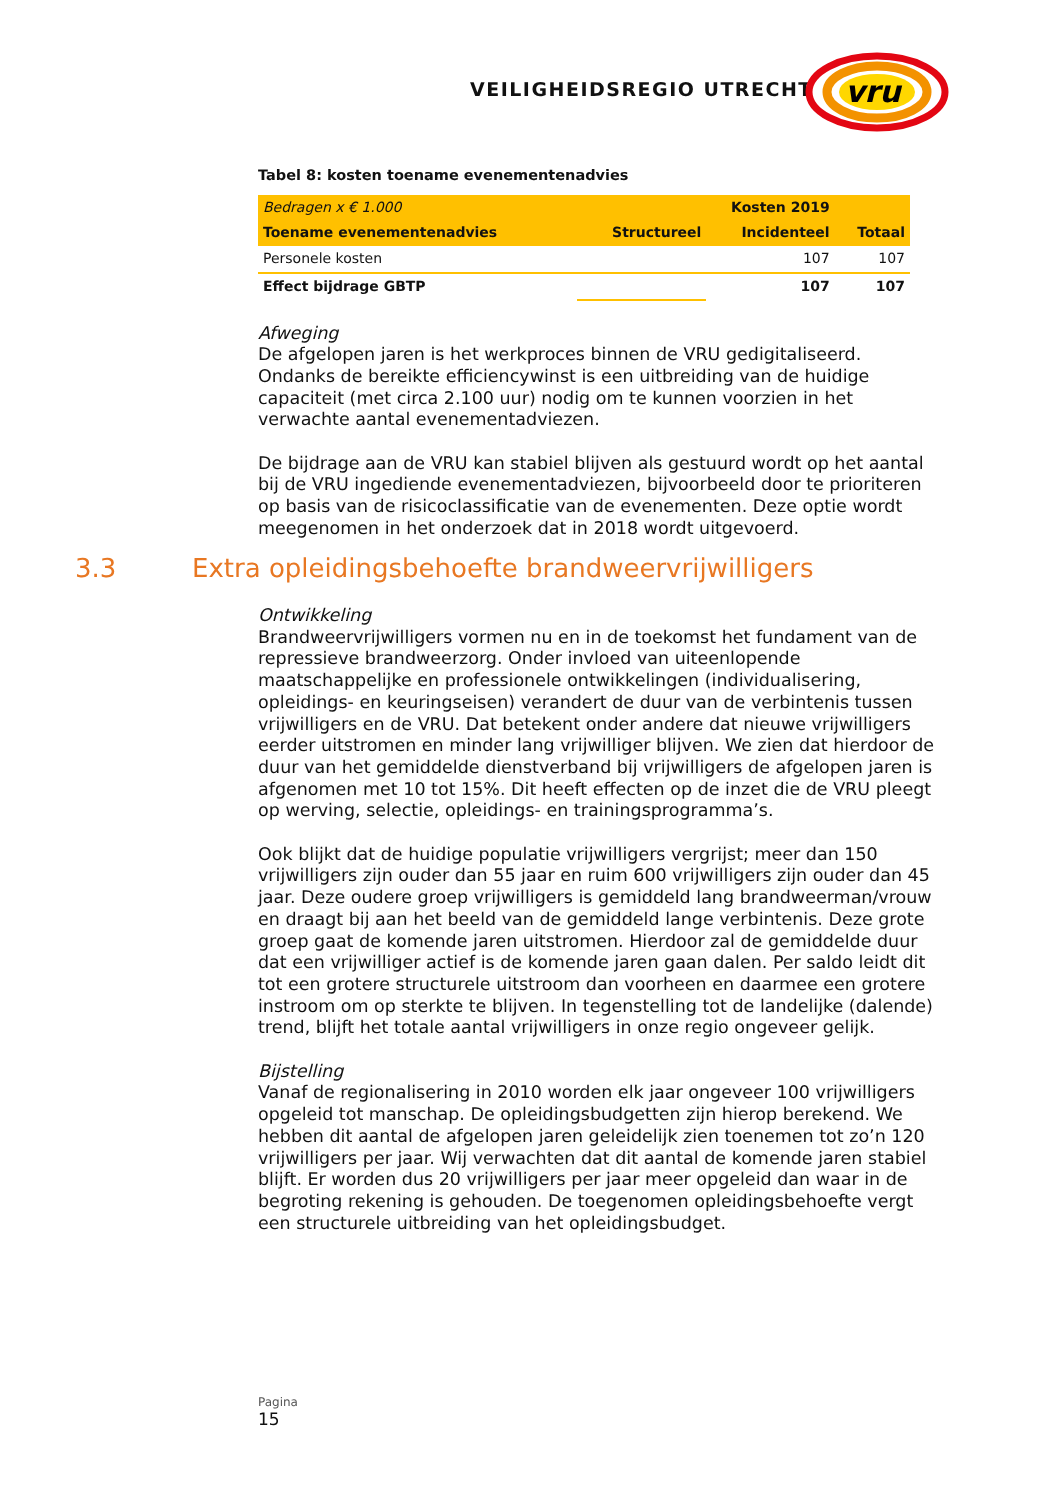VEILIGHEIDSREGIO UTRECHT
vru
Tabel 8: kosten toename evenementenadvies
| Bedragen x € 1.000 | Kosten 2019 | | |
| Toename evenementenadvies | Structureel | Incidenteel | Totaal |
| Personele kosten | | 107 | 107 |
| Effect bijdrage GBTP | | 107 | 107 |
Afweging
De afgelopen jaren is het werkproces binnen de VRU gedigitaliseerd. Ondanks de bereikte efficiencywinst is een uitbreiding van de huidige capaciteit (met circa 2.100 uur) nodig om te kunnen voorzien in het verwachte aantal evenementadviezen.
De bijdrage aan de VRU kan stabiel blijven als gestuurd wordt op het aantal bij de VRU ingediende evenementadviezen, bijvoorbeeld door te prioriteren op basis van de risicoclassificatie van de evenementen. Deze optie wordt meegenomen in het onderzoek dat in 2018 wordt uitgevoerd.
3.3 Extra opleidingsbehoefte brandweervrijwilligers
Ontwikkeling
Brandweervrijwilligers vormen nu en in de toekomst het fundament van de repressieve brandweerzorg. Onder invloed van uiteenlopende maatschappelijke en professionele ontwikkelingen (individualisering, opleidings- en keuringseisen) verandert de duur van de verbintenis tussen vrijwilligers en de VRU. Dat betekent onder andere dat nieuwe vrijwilligers eerder uitstromen en minder lang vrijwilliger blijven. We zien dat hierdoor de duur van het gemiddelde dienstverband bij vrijwilligers de afgelopen jaren is afgenomen met 10 tot 15%. Dit heeft effecten op de inzet die de VRU pleegt op werving, selectie, opleidings- en trainingsprogramma’s.
Ook blijkt dat de huidige populatie vrijwilligers vergrijst; meer dan 150 vrijwilligers zijn ouder dan 55 jaar en ruim 600 vrijwilligers zijn ouder dan 45 jaar. Deze oudere groep vrijwilligers is gemiddeld lang brandweerman/vrouw en draagt bij aan het beeld van de gemiddeld lange verbintenis. Deze grote groep gaat de komende jaren uitstromen. Hierdoor zal de gemiddelde duur dat een vrijwilliger actief is de komende jaren gaan dalen. Per saldo leidt dit tot een grotere structurele uitstroom dan voorheen en daarmee een grotere instroom om op sterkte te blijven. In tegenstelling tot de landelijke (dalende) trend, blijft het totale aantal vrijwilligers in onze regio ongeveer gelijk.
Bijstelling
Vanaf de regionalisering in 2010 worden elk jaar ongeveer 100 vrijwilligers opgeleid tot manschap. De opleidingsbudgetten zijn hierop berekend. We hebben dit aantal de afgelopen jaren geleidelijk zien toenemen tot zo’n 120 vrijwilligers per jaar. Wij verwachten dat dit aantal de komende jaren stabiel blijft. Er worden dus 20 vrijwilligers per jaar meer opgeleid dan waar in de begroting rekening is gehouden. De toegenomen opleidingsbehoefte vergt een structurele uitbreiding van het opleidingsbudget.
Pagina
15